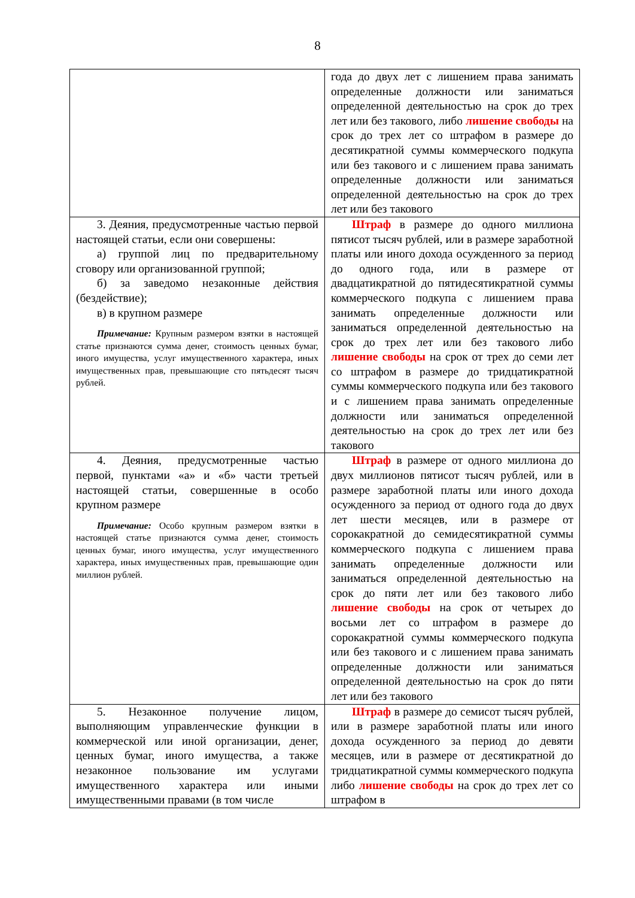8
| | года до двух лет с лишением права занимать определенные должности или заниматься определенной деятельностью на срок до трех лет или без такового, либо лишение свободы на срок до трех лет со штрафом в размере до десятикратной суммы коммерческого подкупа или без такового и с лишением права занимать определенные должности или заниматься определенной деятельностью на срок до трех лет или без такового |
| 3. Деяния, предусмотренные частью первой настоящей статьи, если они совершены: а) группой лиц по предварительному сговору или организованной группой; б) за заведомо незаконные действия (бездействие); в) в крупном размере Примечание: Крупным размером взятки в настоящей статье признаются сумма денег, стоимость ценных бумаг, иного имущества, услуг имущественного характера, иных имущественных прав, превышающие сто пятьдесят тысяч рублей. | Штраф в размере до одного миллиона пятисот тысяч рублей, или в размере заработной платы или иного дохода осужденного за период до одного года, или в размере от двадцатикратной до пятидесятикратной суммы коммерческого подкупа с лишением права занимать определенные должности или заниматься определенной деятельностью на срок до трех лет или без такового либо лишение свободы на срок от трех до семи лет со штрафом в размере до тридцатикратной суммы коммерческого подкупа или без такового и с лишением права занимать определенные должности или заниматься определенной деятельностью на срок до трех лет или без такового |
| 4. Деяния, предусмотренные частью первой, пунктами «а» и «б» части третьей настоящей статьи, совершенные в особо крупном размере Примечание: Особо крупным размером взятки в настоящей статье признаются сумма денег, стоимость ценных бумаг, иного имущества, услуг имущественного характера, иных имущественных прав, превышающие один миллион рублей. | Штраф в размере от одного миллиона до двух миллионов пятисот тысяч рублей, или в размере заработной платы или иного дохода осужденного за период от одного года до двух лет шести месяцев, или в размере от сорокакратной до семидесятикратной суммы коммерческого подкупа с лишением права занимать определенные должности или заниматься определенной деятельностью на срок до пяти лет или без такового либо лишение свободы на срок от четырех до восьми лет со штрафом в размере до сорокакратной суммы коммерческого подкупа или без такового и с лишением права занимать определенные должности или заниматься определенной деятельностью на срок до пяти лет или без такового |
| 5. Незаконное получение лицом, выполняющим управленческие функции в коммерческой или иной организации, денег, ценных бумаг, иного имущества, а также незаконное пользование им услугами имущественного характера или иными имущественными правами (в том числе | Штраф в размере до семисот тысяч рублей, или в размере заработной платы или иного дохода осужденного за период до девяти месяцев, или в размере от десятикратной до тридцатикратной суммы коммерческого подкупа либо лишение свободы на срок до трех лет со штрафом в |